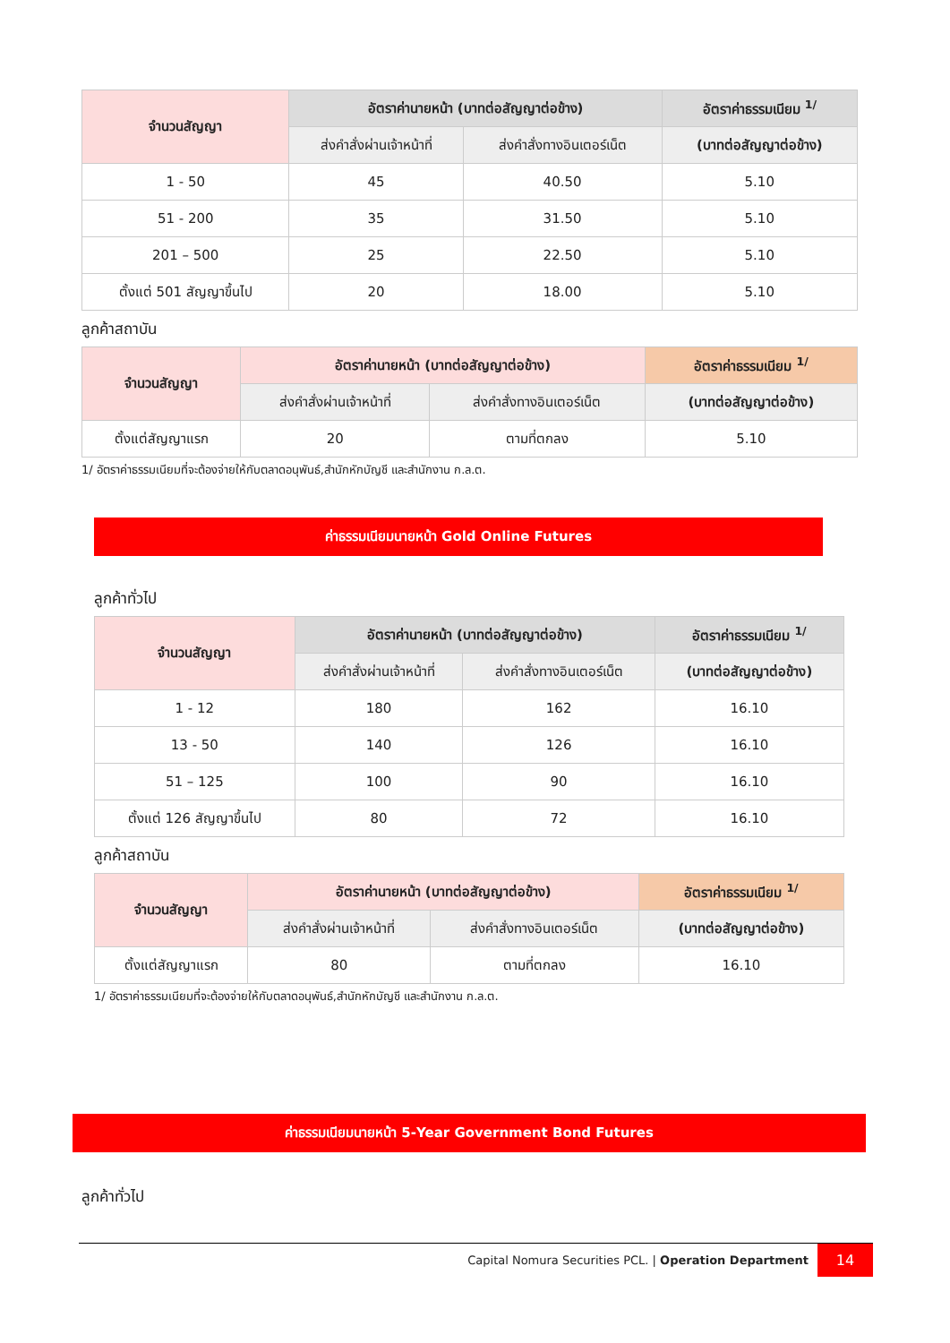| จำนวนสัญญา | อัตราค่านายหน้า (บาทต่อสัญญาต่อข้าง) | | อัตราค่าธรรมเนียม <sup>1/</sup> |
| --- | --- | --- | --- |
| | ส่งคำสั่งผ่านเจ้าหน้าที่ | ส่งคำสั่งทางอินเตอร์เน็ต | (บาทต่อสัญญาต่อข้าง) |
| 1 - 50 | 45 | 40.50 | 5.10 |
| 51 - 200 | 35 | 31.50 | 5.10 |
| 201 – 500 | 25 | 22.50 | 5.10 |
| ตั้งแต่ 501 สัญญาขึ้นไป | 20 | 18.00 | 5.10 |
ลูกค้าสถาบัน
| จำนวนสัญญา | อัตราค่านายหน้า (บาทต่อสัญญาต่อข้าง) | | อัตราค่าธรรมเนียม <sup>1/</sup> |
| --- | --- | --- | --- |
| | ส่งคำสั่งผ่านเจ้าหน้าที่ | ส่งคำสั่งทางอินเตอร์เน็ต | (บาทต่อสัญญาต่อข้าง) |
| ตั้งแต่สัญญาแรก | 20 | ตามที่ตกลง | 5.10 |
1/ อัตราค่าธรรมเนียมที่จะต้องจ่ายให้กับตลาดอนุพันธ์,สำนักหักบัญชี และสำนักงาน ก.ล.ต.
ค่าธรรมเนียมนายหน้า Gold Online Futures
ลูกค้าทั่วไป
| จำนวนสัญญา | อัตราค่านายหน้า (บาทต่อสัญญาต่อข้าง) | | อัตราค่าธรรมเนียม <sup>1/</sup> |
| --- | --- | --- | --- |
| | ส่งคำสั่งผ่านเจ้าหน้าที่ | ส่งคำสั่งทางอินเตอร์เน็ต | (บาทต่อสัญญาต่อข้าง) |
| 1 - 12 | 180 | 162 | 16.10 |
| 13 - 50 | 140 | 126 | 16.10 |
| 51 – 125 | 100 | 90 | 16.10 |
| ตั้งแต่ 126 สัญญาขึ้นไป | 80 | 72 | 16.10 |
ลูกค้าสถาบัน
| จำนวนสัญญา | อัตราค่านายหน้า (บาทต่อสัญญาต่อข้าง) | | อัตราค่าธรรมเนียม <sup>1/</sup> |
| --- | --- | --- | --- |
| | ส่งคำสั่งผ่านเจ้าหน้าที่ | ส่งคำสั่งทางอินเตอร์เน็ต | (บาทต่อสัญญาต่อข้าง) |
| ตั้งแต่สัญญาแรก | 80 | ตามที่ตกลง | 16.10 |
1/ อัตราค่าธรรมเนียมที่จะต้องจ่ายให้กับตลาดอนุพันธ์,สำนักหักบัญชี และสำนักงาน ก.ล.ต.
ค่าธรรมเนียมนายหน้า 5-Year Government Bond Futures
ลูกค้าทั่วไป
Capital Nomura Securities PCL. | Operation Department 14